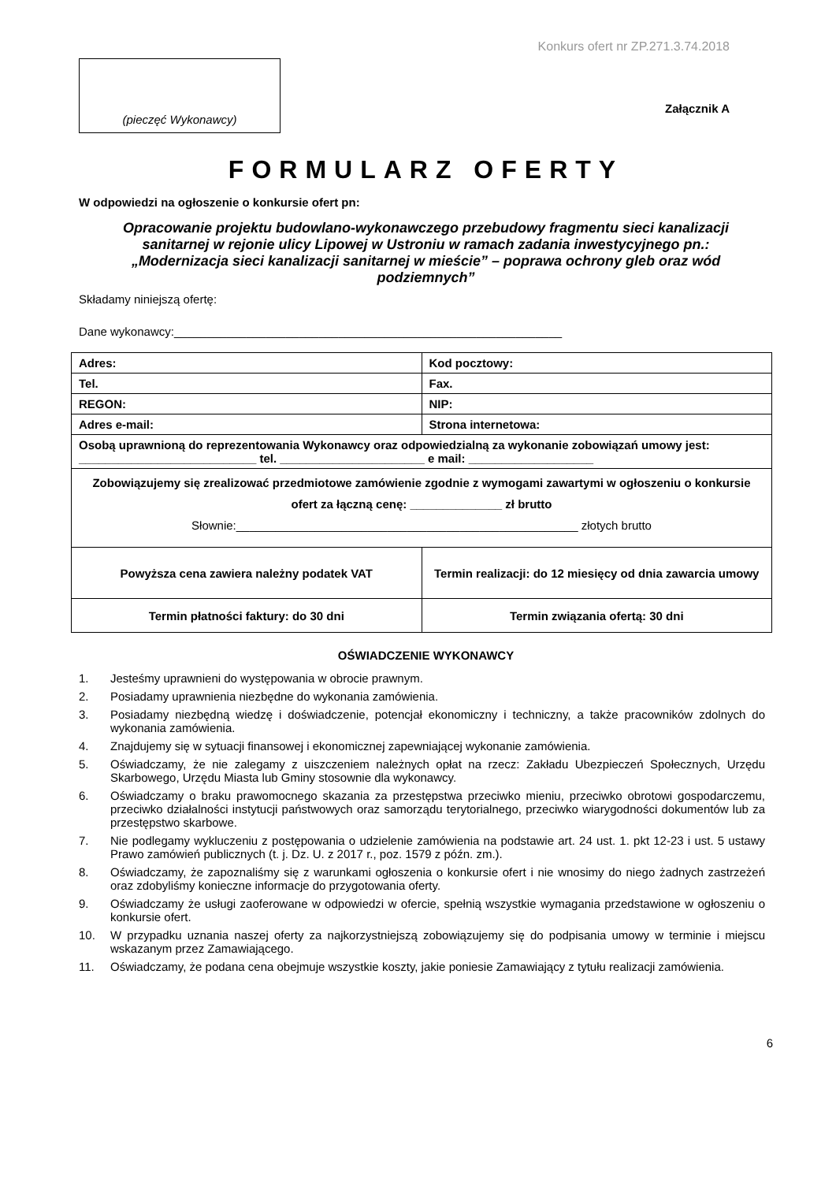Konkurs ofert nr ZP.271.3.74.2018
(pieczęć Wykonawcy)
Załącznik A
FORMULARZ OFERTY
W odpowiedzi na ogłoszenie o konkursie ofert pn:
Opracowanie projektu budowlano-wykonawczego przebudowy fragmentu sieci kanalizacji sanitarnej w rejonie ulicy Lipowej w Ustroniu w ramach zadania inwestycyjnego pn.: „Modernizacja sieci kanalizacji sanitarnej w mieście” – poprawa ochrony gleb oraz wód podziemnych”
Składamy niniejszą ofertę:
Dane wykonawcy:___________________________________________________________
| Adres: | Kod pocztowy: |
| Tel. | Fax. |
| REGON: | NIP: |
| Adres e-mail: | Strona internetowa: |
| Osobą uprawnioną do reprezentowania Wykonawcy oraz odpowiedzialną za wykonanie zobowiązań umowy jest: ___________________________ tel. ______________________ e mail: ___________________ | |
| Zobowiązujemy się zrealizować przedmiotowe zamówienie zgodnie z wymogami zawartymi w ogłoszeniu o konkursie ofert za łączną cenę: ______________ zł brutto Słownie:____________________________________________________ złotych brutto | |
| Powyższa cena zawiera należny podatek VAT | Termin realizacji: do 12 miesięcy od dnia zawarcia umowy |
| Termin płatności faktury: do 30 dni | Termin związania ofertą: 30 dni |
OŚWIADCZENIE WYKONAWCY
1. Jesteśmy uprawnieni do występowania w obrocie prawnym.
2. Posiadamy uprawnienia niezbędne do wykonania zamówienia.
3. Posiadamy niezbędną wiedzę i doświadczenie, potencjał ekonomiczny i techniczny, a także pracowników zdolnych do wykonania zamówienia.
4. Znajdujemy się w sytuacji finansowej i ekonomicznej zapewniającej wykonanie zamówienia.
5. Oświadczamy, że nie zalegamy z uiszczeniem należnych opłat na rzecz: Zakładu Ubezpieczeń Społecznych, Urzędu Skarbowego, Urzędu Miasta lub Gminy stosownie dla wykonawcy.
6. Oświadczamy o braku prawomocnego skazania za przestępstwa przeciwko mieniu, przeciwko obrotowi gospodarczemu, przeciwko działalności instytucji państwowych oraz samorządu terytorialnego, przeciwko wiarygodności dokumentów lub za przestępstwo skarbowe.
7. Nie podlegamy wykluczeniu z postępowania o udzielenie zamówienia na podstawie art. 24 ust. 1. pkt 12-23 i ust. 5 ustawy Prawo zamówień publicznych (t. j. Dz. U. z 2017 r., poz. 1579 z późn. zm.).
8. Oświadczamy, że zapoznaliśmy się z warunkami ogłoszenia o konkursie ofert i nie wnosimy do niego żadnych zastrzeżeń oraz zdobyliśmy konieczne informacje do przygotowania oferty.
9. Oświadczamy że usługi zaoferowane w odpowiedzi w ofercie, spełnią wszystkie wymagania przedstawione w ogłoszeniu o konkursie ofert.
10. W przypadku uznania naszej oferty za najkorzystniejszą zobowiązujemy się do podpisania umowy w terminie i miejscu wskazanym przez Zamawiającego.
11. Oświadczamy, że podana cena obejmuje wszystkie koszty, jakie poniesie Zamawiający z tytułu realizacji zamówienia.
6